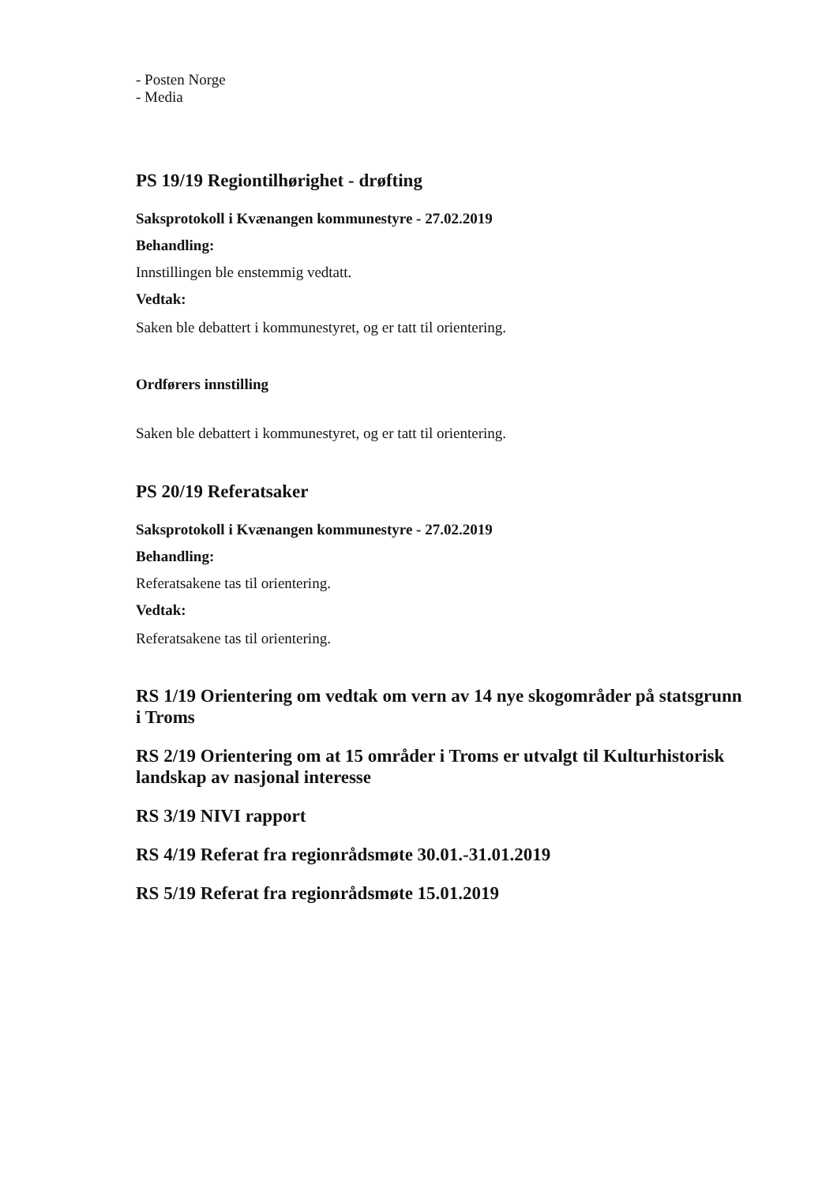- Posten Norge
- Media
PS 19/19 Regiontilhørighet - drøfting
Saksprotokoll i Kvænangen kommunestyre - 27.02.2019
Behandling:
Innstillingen ble enstemmig vedtatt.
Vedtak:
Saken ble debattert i kommunestyret, og er tatt til orientering.
Ordførers innstilling
Saken ble debattert i kommunestyret, og er tatt til orientering.
PS 20/19 Referatsaker
Saksprotokoll i Kvænangen kommunestyre - 27.02.2019
Behandling:
Referatsakene tas til orientering.
Vedtak:
Referatsakene tas til orientering.
RS 1/19 Orientering om vedtak om vern av 14 nye skogområder på statsgrunn i Troms
RS 2/19 Orientering om at 15 områder i Troms er utvalgt til Kulturhistorisk landskap av nasjonal interesse
RS 3/19 NIVI rapport
RS 4/19 Referat fra regionrådsmøte 30.01.-31.01.2019
RS 5/19 Referat fra regionrådsmøte 15.01.2019